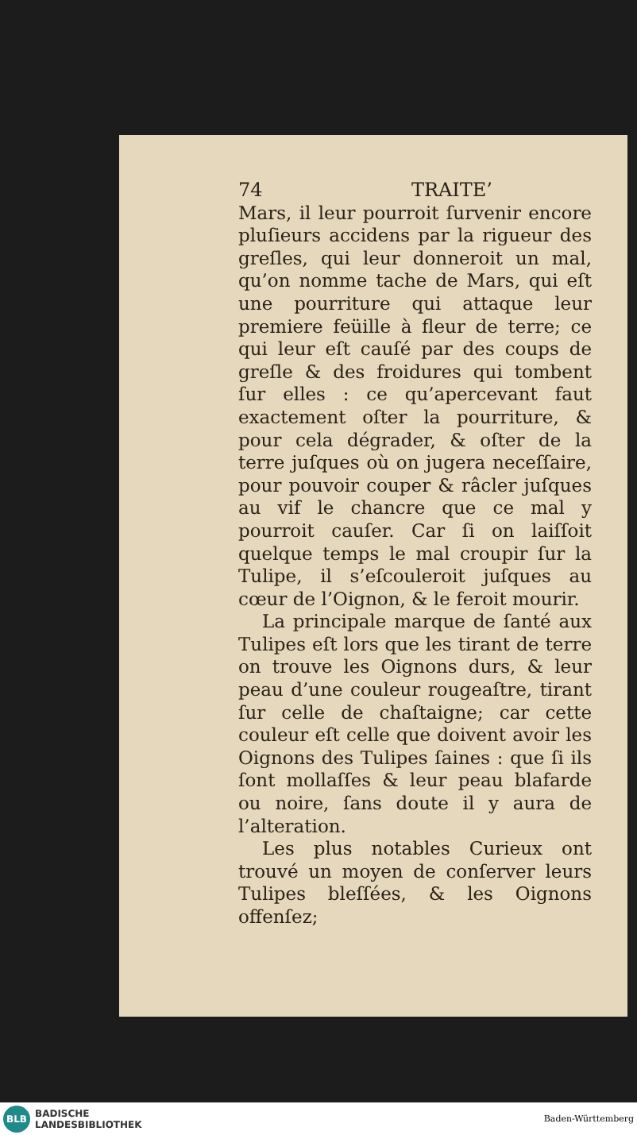74 TRAITE’
Mars, il leur pourroit ſurvenir encore pluſieurs accidens par la rigueur des greſles, qui leur donneroit un mal, qu’on nomme tache de Mars, qui eſt une pourriture qui attaque leur premiere feüille à fleur de terre; ce qui leur eſt cauſé par des coups de greſle & des froidures qui tombent ſur elles : ce qu’apercevant faut exactement oſter la pourriture, & pour cela dégrader, & oſter de la terre juſques où on jugera neceſſaire, pour pouvoir couper & râcler juſques au vif le chancre que ce mal y pourroit cauſer. Car ſi on laiſſoit quelque temps le mal croupir ſur la Tulipe, il s’eſcouleroit juſques au cœur de l’Oignon, & le feroit mourir.
La principale marque de ſanté aux Tulipes eſt lors que les tirant de terre on trouve les Oignons durs, & leur peau d’une couleur rougeaſtre, tirant ſur celle de chaſtaigne; car cette couleur eſt celle que doivent avoir les Oignons des Tulipes ſaines : que ſi ils ſont mollaſſes & leur peau blafarde ou noire, ſans doute il y aura de l’alteration.
Les plus notables Curieux ont trouvé un moyen de conſerver leurs Tulipes bleſſées, & les Oignons offenſez;
BLB
BADISCHE
LANDESBIBLIOTHEK
Baden-Württemberg